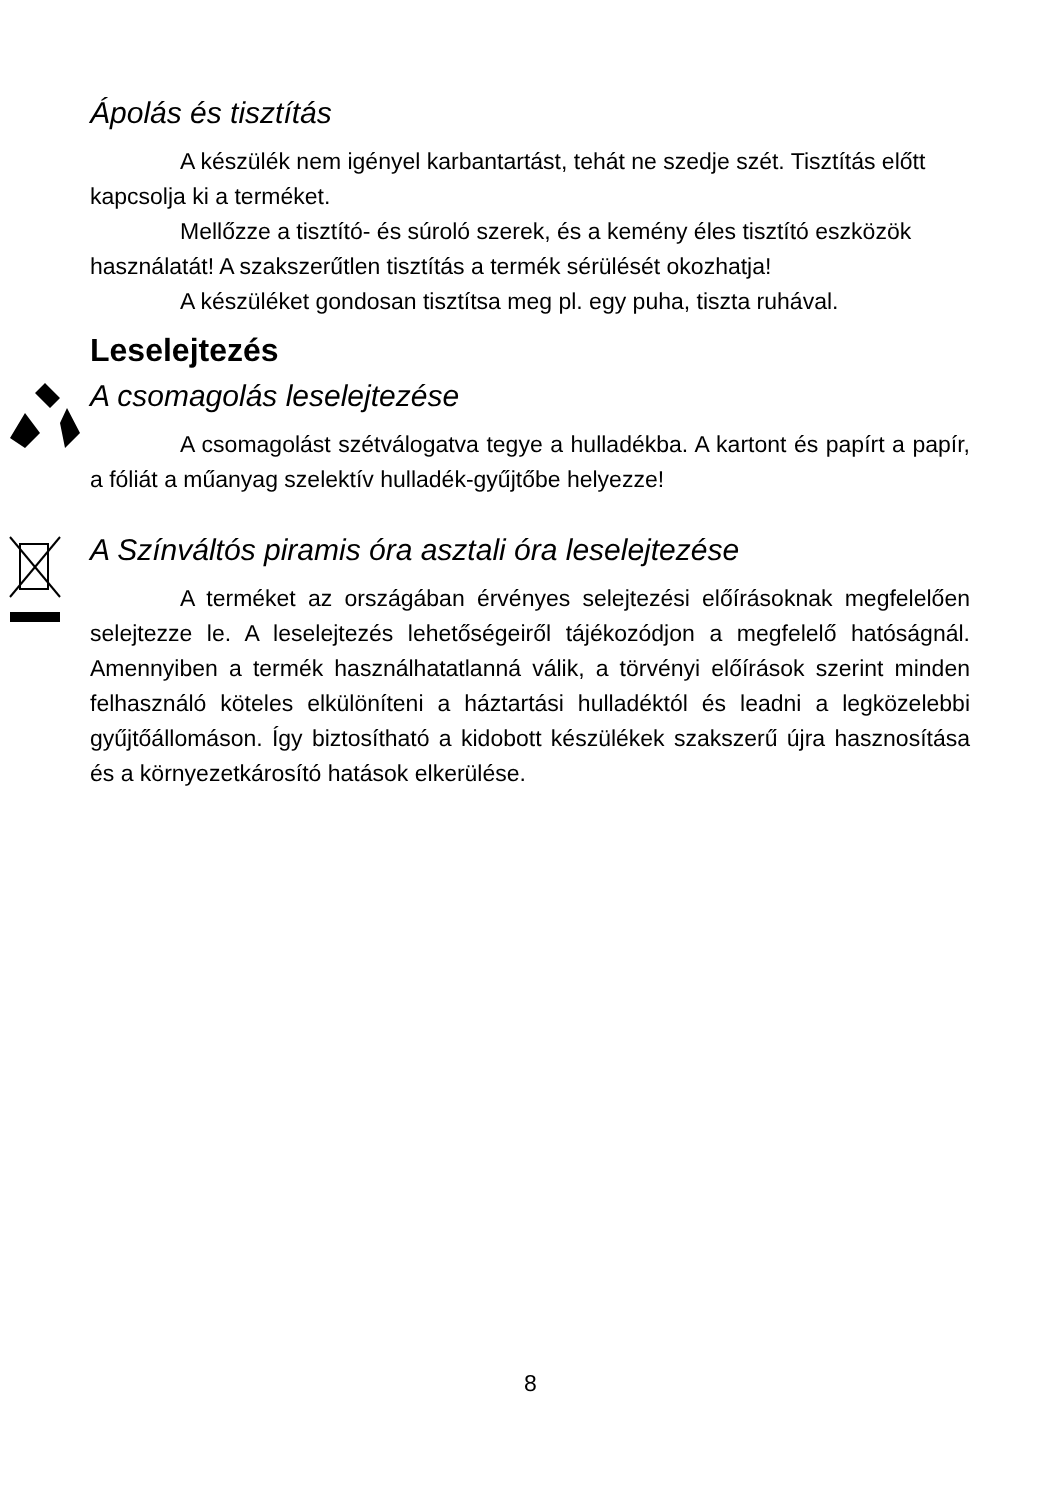Ápolás és tisztítás
A készülék nem igényel karbantartást, tehát ne szedje szét. Tisztítás előtt kapcsolja ki a terméket.
Mellőzze a tisztító- és súroló szerek, és a kemény éles tisztító eszközök használatát! A szakszerűtlen tisztítás a termék sérülését okozhatja!
A készüléket gondosan tisztítsa meg pl. egy puha, tiszta ruhával.
Leselejtezés
A csomagolás leselejtezése
A csomagolást szétválogatva tegye a hulladékba. A kartont és papírt a papír, a fóliát a műanyag szelektív hulladék-gyűjtőbe helyezze!
A Színváltós piramis óra asztali óra leselejtezése
A terméket az országában érvényes selejtezési előírásoknak megfelelően selejtezze le. A leselejtezés lehetőségeiről tájékozódjon a megfelelő hatóságnál. Amennyiben a termék használhatatlanná válik, a törvényi előírások szerint minden felhasználó köteles elkülöníteni a háztartási hulladéktól és leadni a legközelebbi gyűjtőállomáson. Így biztosítható a kidobott készülékek szakszerű újra hasznosítása és a környezetkárosító hatások elkerülése.
8